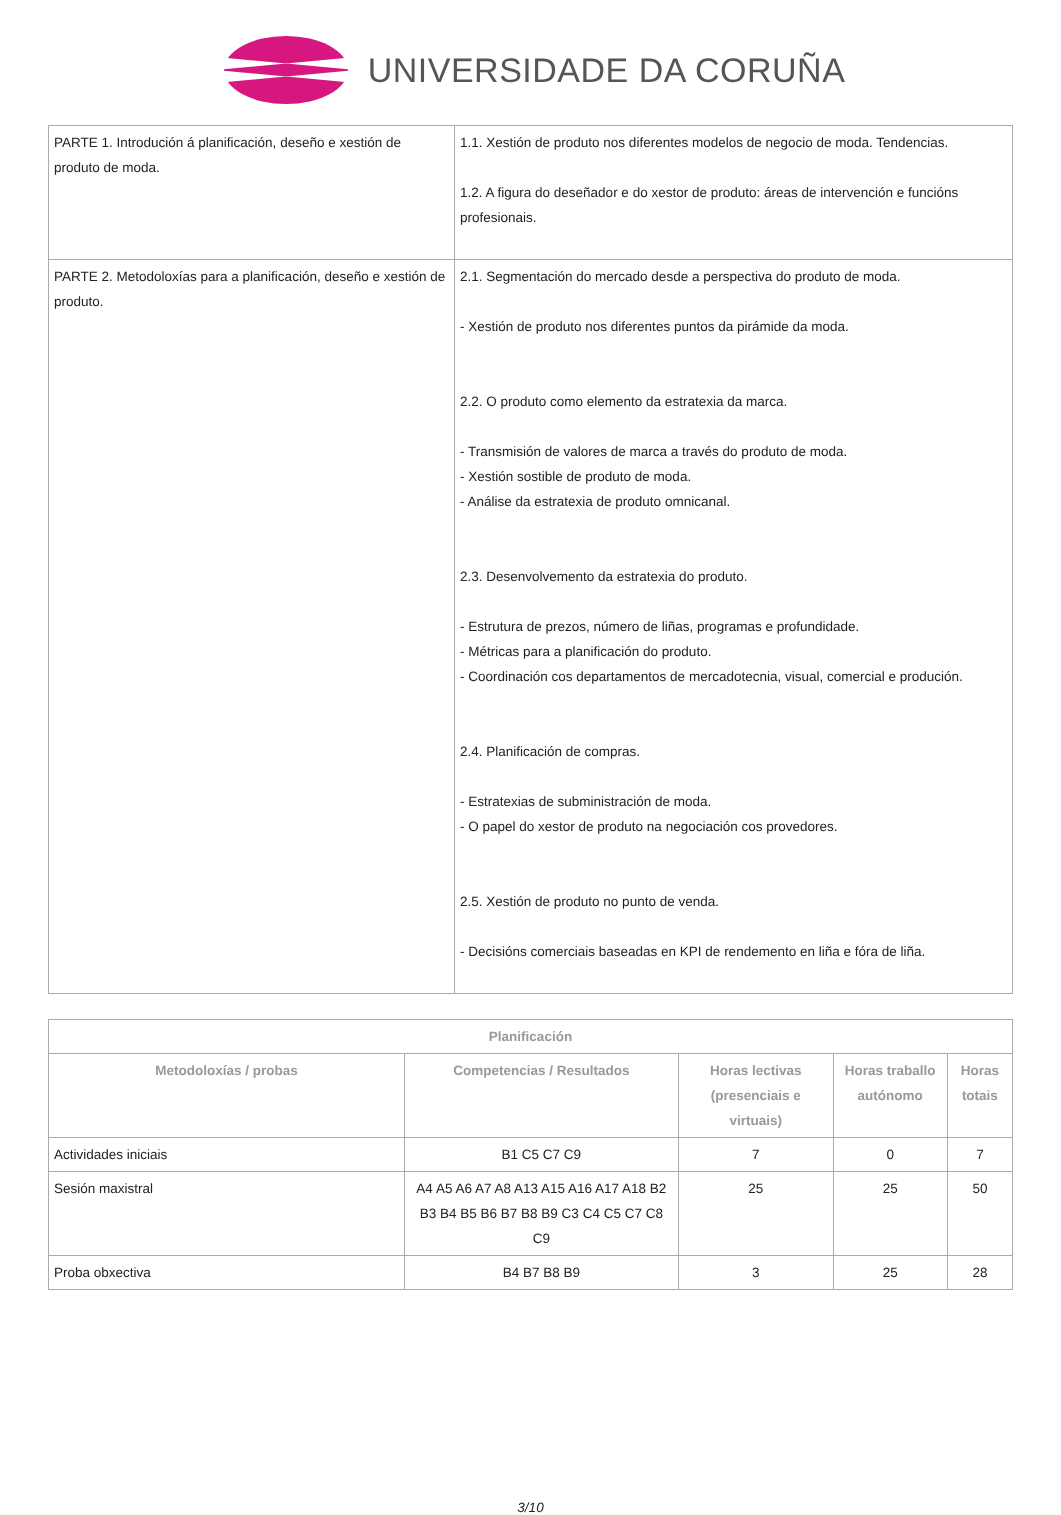UNIVERSIDADE DA CORUÑA
| PARTE 1. Introdución á planificación, deseño e xestión de produto de moda. | 1.1. Xestión de produto nos diferentes modelos de negocio de moda. Tendencias. 1.2. A figura do deseñador e do xestor de produto: áreas de intervención e funcións profesionais. |
| PARTE 2. Metodoloxías para a planificación, deseño e xestión de produto. | 2.1. Segmentación do mercado desde a perspectiva do produto de moda. - Xestión de produto nos diferentes puntos da pirámide da moda. 2.2. O produto como elemento da estratexia da marca. - Transmisión de valores de marca a través do produto de moda. - Xestión sostible de produto de moda. - Análise da estratexia de produto omnicanal. 2.3. Desenvolvemento da estratexia do produto. - Estrutura de prezos, número de liñas, programas e profundidade. - Métricas para a planificación do produto. - Coordinación cos departamentos de mercadotecnia, visual, comercial e produción. 2.4. Planificación de compras. - Estratexias de subministración de moda. - O papel do xestor de produto na negociación cos provedores. 2.5. Xestión de produto no punto de venda. - Decisións comerciais baseadas en KPI de rendemento en liña e fóra de liña. |
| Planificación | | | | |
| --- | --- | --- | --- | --- |
| Metodoloxías / probas | Competencias / Resultados | Horas lectivas (presenciais e virtuais) | Horas traballo autónomo | Horas totais |
| Actividades iniciais | B1 C5 C7 C9 | 7 | 0 | 7 |
| Sesión maxistral | A4 A5 A6 A7 A8 A13 A15 A16 A17 A18 B2 B3 B4 B5 B6 B7 B8 B9 C3 C4 C5 C7 C8 C9 | 25 | 25 | 50 |
| Proba obxectiva | B4 B7 B8 B9 | 3 | 25 | 28 |
3/10